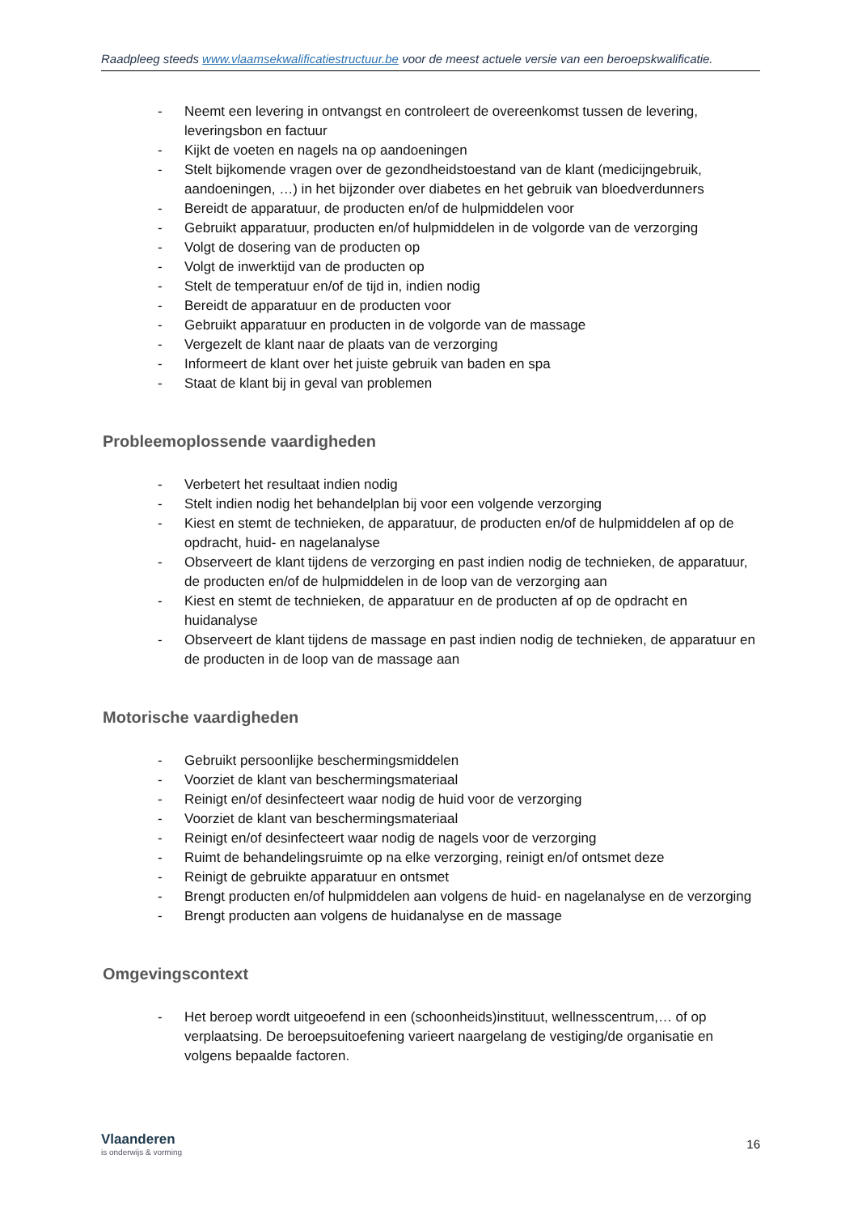Raadpleeg steeds www.vlaamsekwalificatiestructuur.be voor de meest actuele versie van een beroepskwalificatie.
- Neemt een levering in ontvangst en controleert de overeenkomst tussen de levering, leveringsbon en factuur
- Kijkt de voeten en nagels na op aandoeningen
- Stelt bijkomende vragen over de gezondheidstoestand van de klant (medicijngebruik, aandoeningen, …) in het bijzonder over diabetes en het gebruik van bloedverdunners
- Bereidt de apparatuur, de producten en/of de hulpmiddelen voor
- Gebruikt apparatuur, producten en/of hulpmiddelen in de volgorde van de verzorging
- Volgt de dosering van de producten op
- Volgt de inwerktijd van de producten op
- Stelt de temperatuur en/of de tijd in, indien nodig
- Bereidt de apparatuur en de producten voor
- Gebruikt apparatuur en producten in de volgorde van de massage
- Vergezelt de klant naar de plaats van de verzorging
- Informeert de klant over het juiste gebruik van baden en spa
- Staat de klant bij in geval van problemen
Probleemoplossende vaardigheden
- Verbetert het resultaat indien nodig
- Stelt indien nodig het behandelplan bij voor een volgende verzorging
- Kiest en stemt de technieken, de apparatuur, de producten en/of de hulpmiddelen af op de opdracht, huid- en nagelanalyse
- Observeert de klant tijdens de verzorging en past indien nodig de technieken, de apparatuur, de producten en/of de hulpmiddelen in de loop van de verzorging aan
- Kiest en stemt de technieken, de apparatuur en de producten af op de opdracht en huidanalyse
- Observeert de klant tijdens de massage en past indien nodig de technieken, de apparatuur en de producten in de loop van de massage aan
Motorische vaardigheden
- Gebruikt persoonlijke beschermingsmiddelen
- Voorziet de klant van beschermingsmateriaal
- Reinigt en/of desinfecteert waar nodig de huid voor de verzorging
- Voorziet de klant van beschermingsmateriaal
- Reinigt en/of desinfecteert waar nodig de nagels voor de verzorging
- Ruimt de behandelingsruimte op na elke verzorging, reinigt en/of ontsmet deze
- Reinigt de gebruikte apparatuur en ontsmet
- Brengt producten en/of hulpmiddelen aan volgens de huid- en nagelanalyse en de verzorging
- Brengt producten aan volgens de huidanalyse en de massage
Omgevingscontext
- Het beroep wordt uitgeoefend in een (schoonheids)instituut, wellnesscentrum,… of op verplaatsing. De beroepsuitoefening varieert naargelang de vestiging/de organisatie en volgens bepaalde factoren.
Vlaanderen
is onderwijs & vorming
16